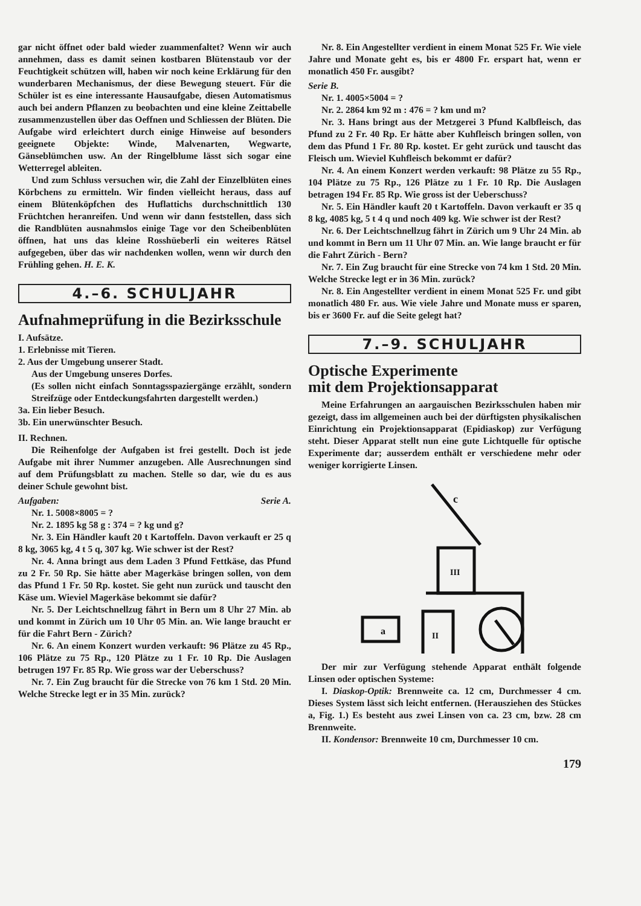gar nicht öffnet oder bald wieder zuammenfaltet? Wenn wir auch annehmen, dass es damit seinen kostbaren Blütenstaub vor der Feuchtigkeit schützen will, haben wir noch keine Erklärung für den wunderbaren Mechanismus, der diese Bewegung steuert. Für die Schüler ist es eine interessante Hausaufgabe, diesen Automatismus auch bei andern Pflanzen zu beobachten und eine kleine Zeittabelle zusammenzustellen über das Oeffnen und Schliessen der Blüten. Die Aufgabe wird erleichtert durch einige Hinweise auf besonders geeignete Objekte: Winde, Malvenarten, Wegwarte, Gänseblümchen usw. An der Ringelblume lässt sich sogar eine Wetterregel ableiten.
Und zum Schluss versuchen wir, die Zahl der Einzelblüten eines Körbchens zu ermitteln. Wir finden vielleicht heraus, dass auf einem Blütenköpfchen des Huflattichs durchschnittlich 130 Früchtchen heranreifen. Und wenn wir dann feststellen, dass sich die Randblüten ausnahmslos einige Tage vor den Scheibenblüten öffnen, hat uns das kleine Rosshüeberli ein weiteres Rätsel aufgegeben, über das wir nachdenken wollen, wenn wir durch den Frühling gehen. H. E. K.
4.–6. SCHULJAHR
Aufnahmeprüfung in die Bezirksschule
I. Aufsätze.
1. Erlebnisse mit Tieren.
2. Aus der Umgebung unserer Stadt.
Aus der Umgebung unseres Dorfes.
(Es sollen nicht einfach Sonntagsspaziergänge erzählt, sondern Streifzüge oder Entdeckungsfahrten dargestellt werden.)
3a. Ein lieber Besuch.
3b. Ein unerwünschter Besuch.
II. Rechnen.
Die Reihenfolge der Aufgaben ist frei gestellt. Doch ist jede Aufgabe mit ihrer Nummer anzugeben. Alle Ausrechnungen sind auf dem Prüfungsblatt zu machen. Stelle so dar, wie du es aus deiner Schule gewohnt bist.
Aufgaben: Serie A.
Nr. 1. 5008×8005 = ?
Nr. 2. 1895 kg 58 g : 374 = ? kg und g?
Nr. 3. Ein Händler kauft 20 t Kartoffeln. Davon verkauft er 25 q 8 kg, 3065 kg, 4 t 5 q, 307 kg. Wie schwer ist der Rest?
Nr. 4. Anna bringt aus dem Laden 3 Pfund Fettkäse, das Pfund zu 2 Fr. 50 Rp. Sie hätte aber Magerkäse bringen sollen, von dem das Pfund 1 Fr. 50 Rp. kostet. Sie geht nun zurück und tauscht den Käse um. Wieviel Magerkäse bekommt sie dafür?
Nr. 5. Der Leichtschnellzug fährt in Bern um 8 Uhr 27 Min. ab und kommt in Zürich um 10 Uhr 05 Min. an. Wie lange braucht er für die Fahrt Bern - Zürich?
Nr. 6. An einem Konzert wurden verkauft: 96 Plätze zu 45 Rp., 106 Plätze zu 75 Rp., 120 Plätze zu 1 Fr. 10 Rp. Die Auslagen betrugen 197 Fr. 85 Rp. Wie gross war der Ueberschuss?
Nr. 7. Ein Zug braucht für die Strecke von 76 km 1 Std. 20 Min. Welche Strecke legt er in 35 Min. zurück?
Nr. 8. Ein Angestellter verdient in einem Monat 525 Fr. Wie viele Jahre und Monate geht es, bis er 4800 Fr. erspart hat, wenn er monatlich 450 Fr. ausgibt?
Serie B.
Nr. 1. 4005×5004 = ?
Nr. 2. 2864 km 92 m : 476 = ? km und m?
Nr. 3. Hans bringt aus der Metzgerei 3 Pfund Kalbfleisch, das Pfund zu 2 Fr. 40 Rp. Er hätte aber Kuhfleisch bringen sollen, von dem das Pfund 1 Fr. 80 Rp. kostet. Er geht zurück und tauscht das Fleisch um. Wieviel Kuhfleisch bekommt er dafür?
Nr. 4. An einem Konzert werden verkauft: 98 Plätze zu 55 Rp., 104 Plätze zu 75 Rp., 126 Plätze zu 1 Fr. 10 Rp. Die Auslagen betragen 194 Fr. 85 Rp. Wie gross ist der Ueberschuss?
Nr. 5. Ein Händler kauft 20 t Kartoffeln. Davon verkauft er 35 q 8 kg, 4085 kg, 5 t 4 q und noch 409 kg. Wie schwer ist der Rest?
Nr. 6. Der Leichtschnellzug fährt in Zürich um 9 Uhr 24 Min. ab und kommt in Bern um 11 Uhr 07 Min. an. Wie lange braucht er für die Fahrt Zürich - Bern?
Nr. 7. Ein Zug braucht für eine Strecke von 74 km 1 Std. 20 Min. Welche Strecke legt er in 36 Min. zurück?
Nr. 8. Ein Angestellter verdient in einem Monat 525 Fr. und gibt monatlich 480 Fr. aus. Wie viele Jahre und Monate muss er sparen, bis er 3600 Fr. auf die Seite gelegt hat?
7.–9. SCHULJAHR
Optische Experimente
mit dem Projektionsapparat
Meine Erfahrungen an aargauischen Bezirksschulen haben mir gezeigt, dass im allgemeinen auch bei der dürftigsten physikalischen Einrichtung ein Projektionsapparat (Epidiaskop) zur Verfügung steht. Dieser Apparat stellt nun eine gute Lichtquelle für optische Experimente dar; ausserdem enthält er verschiedene mehr oder weniger korrigierte Linsen.
c
a
III
II
Der mir zur Verfügung stehende Apparat enthält folgende Linsen oder optischen Systeme:
I. Diaskop-Optik: Brennweite ca. 12 cm, Durchmesser 4 cm. Dieses System lässt sich leicht entfernen. (Herausziehen des Stückes a, Fig. 1.) Es besteht aus zwei Linsen von ca. 23 cm, bzw. 28 cm Brennweite.
II. Kondensor: Brennweite 10 cm, Durchmesser 10 cm.
179